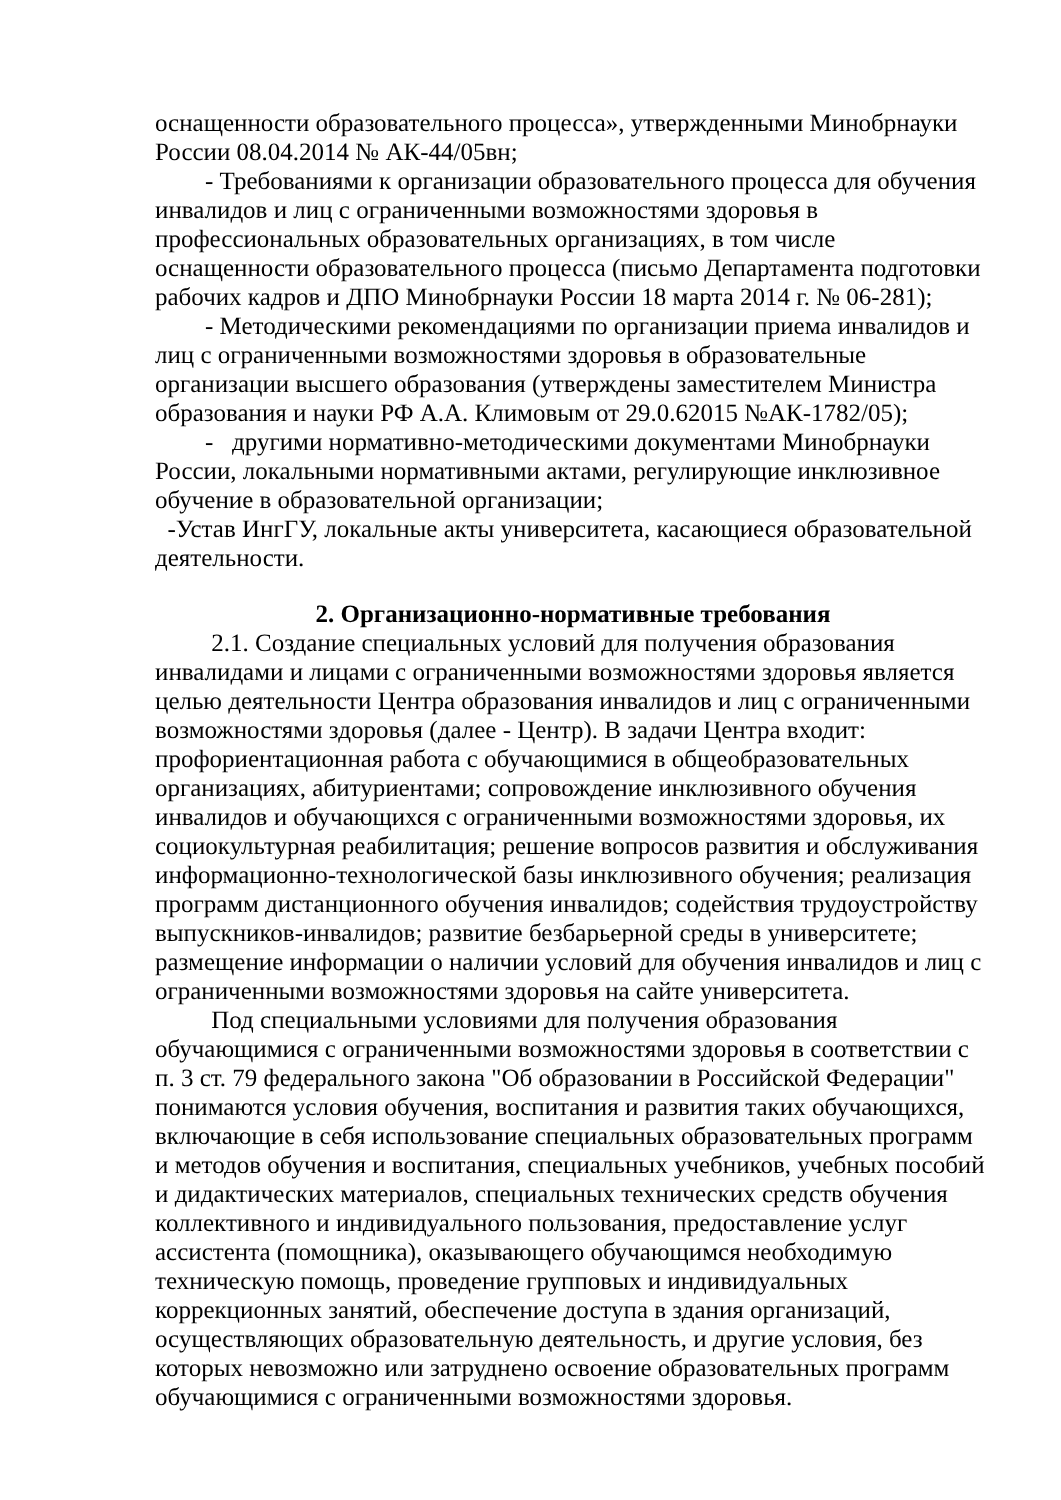оснащенности образовательного процесса», утвержденными Минобрнауки России 08.04.2014 № АК-44/05вн;
- Требованиями к организации образовательного процесса для обучения инвалидов и лиц с ограниченными возможностями здоровья в профессиональных образовательных организациях, в том числе оснащенности образовательного процесса (письмо Департамента подготовки рабочих кадров и ДПО Минобрнауки России 18 марта 2014 г. № 06-281);
- Методическими рекомендациями по организации приема инвалидов и лиц с ограниченными возможностями здоровья в образовательные организации высшего образования (утверждены заместителем Министра образования и науки РФ А.А. Климовым от 29.0.62015 №АК-1782/05);
- другими нормативно-методическими документами Минобрнауки России, локальными нормативными актами, регулирующие инклюзивное обучение в образовательной организации;
-Устав ИнгГУ, локальные акты университета, касающиеся образовательной деятельности.
2. Организационно-нормативные требования
2.1. Создание специальных условий для получения образования инвалидами и лицами с ограниченными возможностями здоровья является целью деятельности Центра образования инвалидов и лиц с ограниченными возможностями здоровья (далее - Центр). В задачи Центра входит: профориентационная работа с обучающимися в общеобразовательных организациях, абитуриентами; сопровождение инклюзивного обучения инвалидов и обучающихся с ограниченными возможностями здоровья, их социокультурная реабилитация; решение вопросов развития и обслуживания информационно-технологической базы инклюзивного обучения; реализация программ дистанционного обучения инвалидов; содействия трудоустройству выпускников-инвалидов; развитие безбарьерной среды в университете; размещение информации о наличии условий для обучения инвалидов и лиц с ограниченными возможностями здоровья на сайте университета.
Под специальными условиями для получения образования обучающимися с ограниченными возможностями здоровья в соответствии с п. 3 ст. 79 федерального закона "Об образовании в Российской Федерации" понимаются условия обучения, воспитания и развития таких обучающихся, включающие в себя использование специальных образовательных программ и методов обучения и воспитания, специальных учебников, учебных пособий и дидактических материалов, специальных технических средств обучения коллективного и индивидуального пользования, предоставление услуг ассистента (помощника), оказывающего обучающимся необходимую техническую помощь, проведение групповых и индивидуальных коррекционных занятий, обеспечение доступа в здания организаций, осуществляющих образовательную деятельность, и другие условия, без которых невозможно или затруднено освоение образовательных программ обучающимися с ограниченными возможностями здоровья.